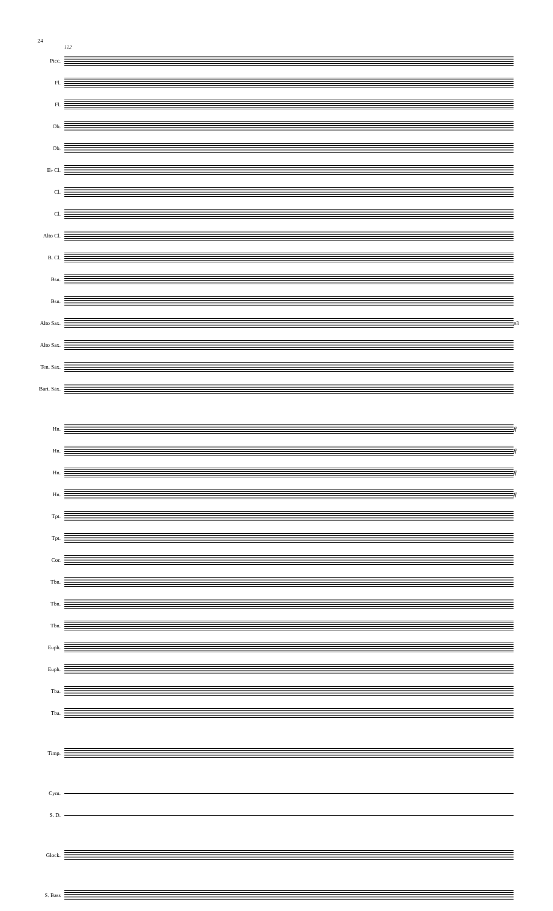24
122
Picc.
Fl.
Fl.
Ob.
Ob.
E♭ Cl.
Cl.
Cl.
Alto Cl.
B. Cl.
Bsn.
Bsn.
Alto Sax. p 3
Alto Sax.
Ten. Sax.
Bari. Sax.
Hn. ff
Hn. ff
Hn. ff
Hn. ff
Tpt.
Tpt.
Cor.
Tbn.
Tbn.
Tbn.
Euph.
Euph.
Tba.
Tba.
Timp.
Cym.
S. D.
Glock.
S. Bass